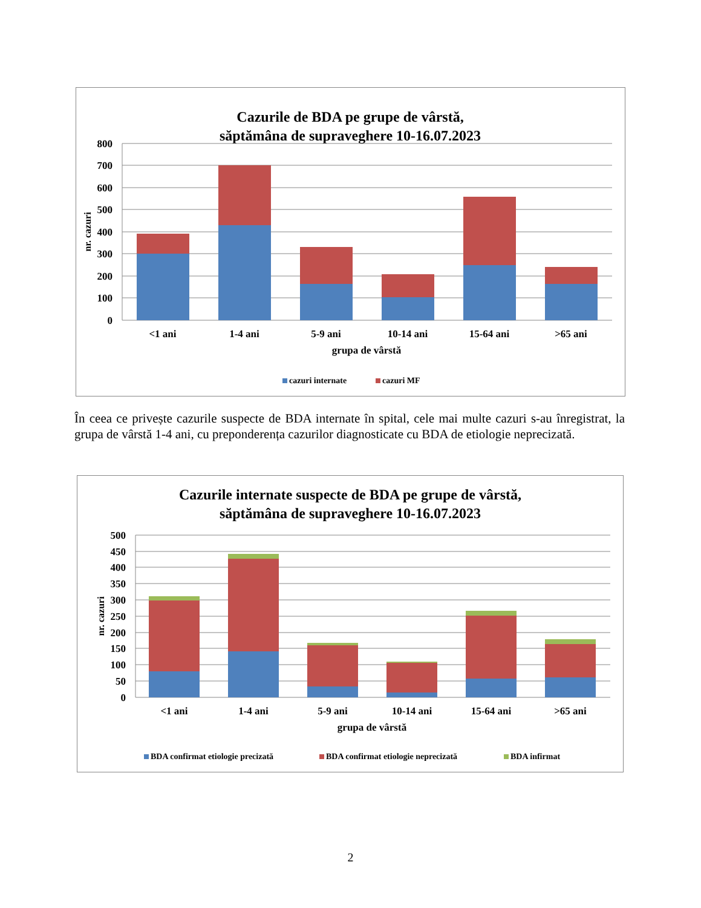Cazurile de BDA pe grupe de vârstă,
săptămâna de supraveghere 10-16.07.2023
800
700
600
500
400
300
200
100
0
nr. cazuri
<1 ani
1-4 ani
5-9 ani
10-14 ani
15-64 ani
>65 ani
grupa de vârstă
cazuri internate
cazuri MF
În ceea ce privește cazurile suspecte de BDA internate în spital, cele mai multe cazuri s-au înregistrat, la grupa de vârstă 1-4 ani, cu preponderența cazurilor diagnosticate cu BDA de etiologie neprecizată.
Cazurile internate suspecte de BDA pe grupe de vârstă,
săptămâna de supraveghere 10-16.07.2023
500
450
400
350
300
250
200
150
100
50
0
nr. cazuri
<1 ani
1-4 ani
5-9 ani
10-14 ani
15-64 ani
>65 ani
grupa de vârstă
BDA confirmat etiologie precizată
BDA confirmat etiologie neprecizată
BDA infirmat
2